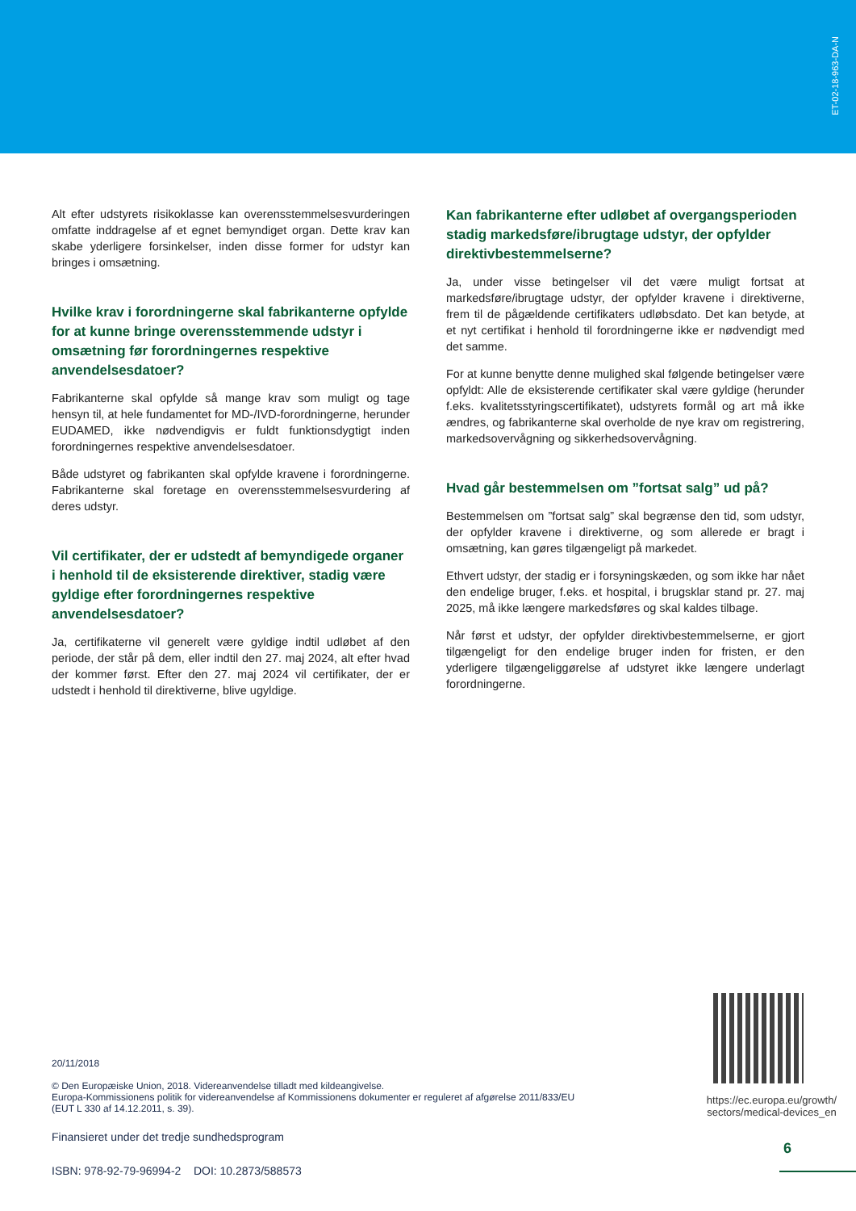ET-02-18-963-DA-N
Alt efter udstyrets risikoklasse kan overensstemmelsesvurderingen omfatte inddragelse af et egnet bemyndiget organ. Dette krav kan skabe yderligere forsinkelser, inden disse former for udstyr kan bringes i omsætning.
Hvilke krav i forordningerne skal fabrikanterne opfylde for at kunne bringe overensstemmende udstyr i omsætning før forordningernes respektive anvendelsesdatoer?
Fabrikanterne skal opfylde så mange krav som muligt og tage hensyn til, at hele fundamentet for MD-/IVD-forordningerne, herunder EUDAMED, ikke nødvendigvis er fuldt funktionsdygtigt inden forordningernes respektive anvendelsesdatoer.
Både udstyret og fabrikanten skal opfylde kravene i forordningerne. Fabrikanterne skal foretage en overensstemmelsesvurdering af deres udstyr.
Vil certifikater, der er udstedt af bemyndigede organer i henhold til de eksisterende direktiver, stadig være gyldige efter forordningernes respektive anvendelsesdatoer?
Ja, certifikaterne vil generelt være gyldige indtil udløbet af den periode, der står på dem, eller indtil den 27. maj 2024, alt efter hvad der kommer først. Efter den 27. maj 2024 vil certifikater, der er udstedt i henhold til direktiverne, blive ugyldige.
Kan fabrikanterne efter udløbet af overgangsperioden stadig markedsføre/ibrugtage udstyr, der opfylder direktivbestemmelserne?
Ja, under visse betingelser vil det være muligt fortsat at markedsføre/ibrugtage udstyr, der opfylder kravene i direktiverne, frem til de pågældende certifikaters udløbsdato. Det kan betyde, at et nyt certifikat i henhold til forordningerne ikke er nødvendigt med det samme.
For at kunne benytte denne mulighed skal følgende betingelser være opfyldt: Alle de eksisterende certifikater skal være gyldige (herunder f.eks. kvalitetsstyringscertifikatet), udstyrets formål og art må ikke ændres, og fabrikanterne skal overholde de nye krav om registrering, markedsovervågning og sikkerhedsovervågning.
Hvad går bestemmelsen om ”fortsat salg” ud på?
Bestemmelsen om ”fortsat salg” skal begrænse den tid, som udstyr, der opfylder kravene i direktiverne, og som allerede er bragt i omsætning, kan gøres tilgængeligt på markedet.
Ethvert udstyr, der stadig er i forsyningskæden, og som ikke har nået den endelige bruger, f.eks. et hospital, i brugsklar stand pr. 27. maj 2025, må ikke længere markedsføres og skal kaldes tilbage.
Når først et udstyr, der opfylder direktivbestemmelserne, er gjort tilgængeligt for den endelige bruger inden for fristen, er den yderligere tilgængeliggørelse af udstyret ikke længere underlagt forordningerne.
20/11/2018
© Den Europæiske Union, 2018. Videreanvendelse tilladt med kildeangivelse.
Europa-Kommissionens politik for videreanvendelse af Kommissionens dokumenter er reguleret af afgørelse 2011/833/EU
(EUT L 330 af 14.12.2011, s. 39).
Finansieret under det tredje sundhedsprogram
ISBN: 978-92-79-96994-2 DOI: 10.2873/588573
https://ec.europa.eu/growth/
sectors/medical-devices_en
6